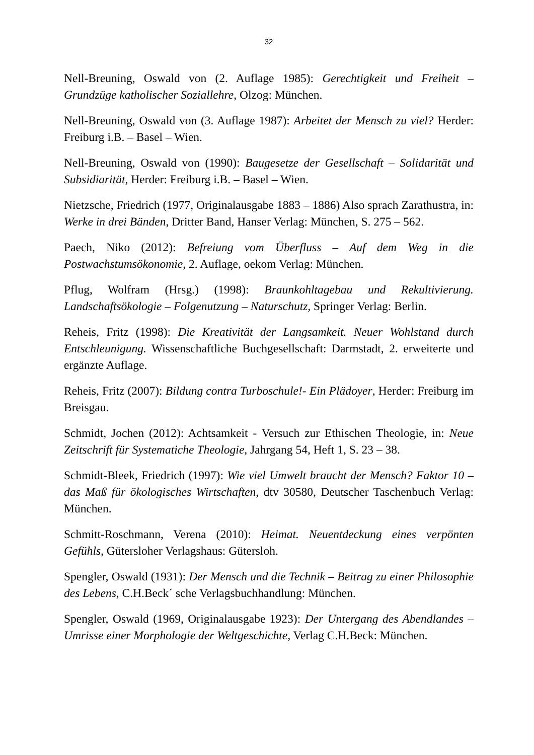32
Nell-Breuning, Oswald von (2. Auflage 1985): Gerechtigkeit und Freiheit – Grundzüge katholischer Soziallehre, Olzog: München.
Nell-Breuning, Oswald von (3. Auflage 1987): Arbeitet der Mensch zu viel? Herder: Freiburg i.B. – Basel – Wien.
Nell-Breuning, Oswald von (1990): Baugesetze der Gesellschaft – Solidarität und Subsidiarität, Herder: Freiburg i.B. – Basel – Wien.
Nietzsche, Friedrich (1977, Originalausgabe 1883 – 1886) Also sprach Zarathustra, in: Werke in drei Bänden, Dritter Band, Hanser Verlag: München, S. 275 – 562.
Paech, Niko (2012): Befreiung vom Überfluss – Auf dem Weg in die Postwachstumsökonomie, 2. Auflage, oekom Verlag: München.
Pflug, Wolfram (Hrsg.) (1998): Braunkohltagebau und Rekultivierung. Landschaftsökologie – Folgenutzung – Naturschutz, Springer Verlag: Berlin.
Reheis, Fritz (1998): Die Kreativität der Langsamkeit. Neuer Wohlstand durch Entschleunigung. Wissenschaftliche Buchgesellschaft: Darmstadt, 2. erweiterte und ergänzte Auflage.
Reheis, Fritz (2007): Bildung contra Turboschule!- Ein Plädoyer, Herder: Freiburg im Breisgau.
Schmidt, Jochen (2012): Achtsamkeit - Versuch zur Ethischen Theologie, in: Neue Zeitschrift für Systematiche Theologie, Jahrgang 54, Heft 1, S. 23 – 38.
Schmidt-Bleek, Friedrich (1997): Wie viel Umwelt braucht der Mensch? Faktor 10 – das Maß für ökologisches Wirtschaften, dtv 30580, Deutscher Taschenbuch Verlag: München.
Schmitt-Roschmann, Verena (2010): Heimat. Neuentdeckung eines verpönten Gefühls, Gütersloher Verlagshaus: Gütersloh.
Spengler, Oswald (1931): Der Mensch und die Technik – Beitrag zu einer Philosophie des Lebens, C.H.Beck´ sche Verlagsbuchhandlung: München.
Spengler, Oswald (1969, Originalausgabe 1923): Der Untergang des Abendlandes – Umrisse einer Morphologie der Weltgeschichte, Verlag C.H.Beck: München.